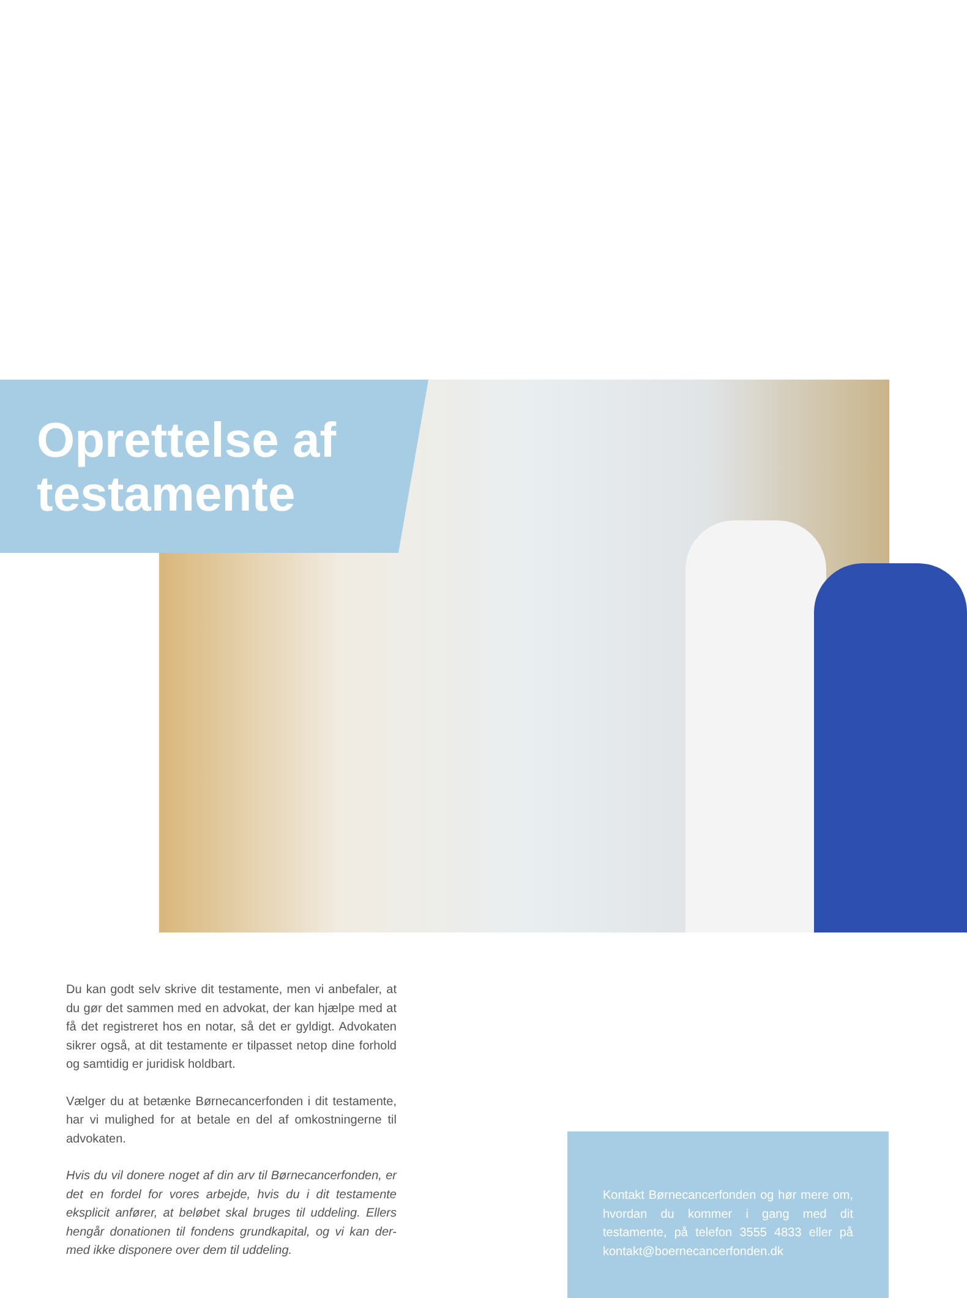Oprettelse af testamente
Du kan godt selv skrive dit testamente, men vi anbefaler, at du gør det sammen med en advokat, der kan hjælpe med at få det registreret hos en notar, så det er gyldigt. Advokaten sikrer også, at dit testamente er tilpasset netop dine forhold og samtidig er juridisk holdbart.
Vælger du at betænke Børnecancerfonden i dit testamente, har vi mulighed for at betale en del af omkostningerne til advokaten.
Hvis du vil donere noget af din arv til Børnecancerfonden, er det en fordel for vores arbejde, hvis du i dit testamente eksplicit anfører, at beløbet skal bruges til uddeling. Ellers hengår donationen til fondens grundkapital, og vi kan der-med ikke disponere over dem til uddeling.
Kontakt Børnecancerfonden og hør mere om, hvordan du kommer i gang med dit testamente, på telefon 3555 4833 eller på kontakt@boernecancerfonden.dk